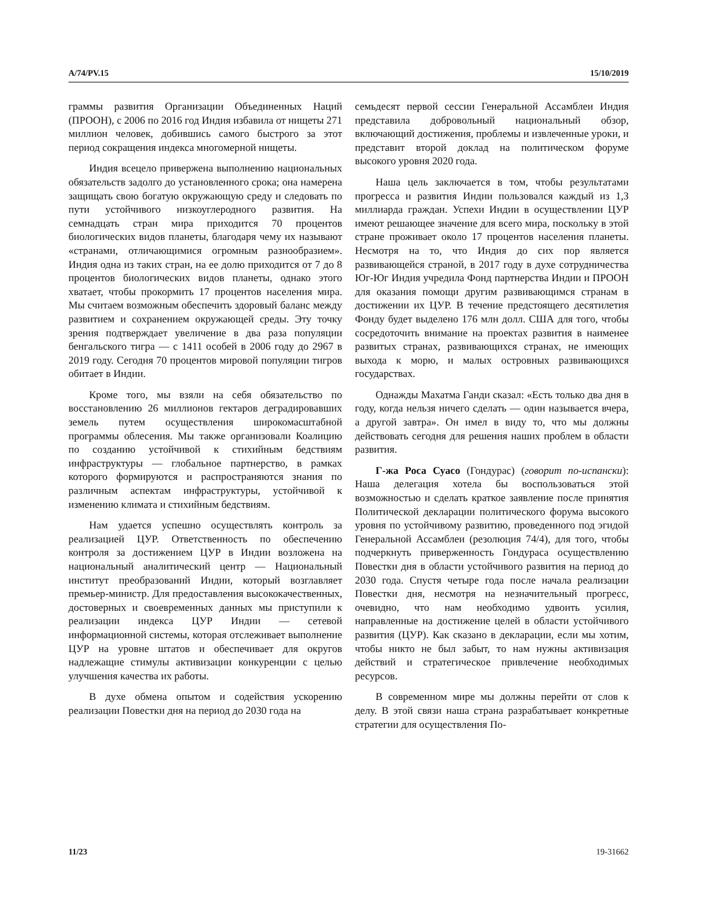A/74/PV.15 15/10/2019
граммы развития Организации Объединенных Наций (ПРООН), с 2006 по 2016 год Индия избавила от нищеты 271 миллион человек, добившись самого быстрого за этот период сокращения индекса многомерной нищеты.
Индия всецело привержена выполнению национальных обязательств задолго до установленного срока; она намерена защищать свою богатую окружающую среду и следовать по пути устойчивого низкоуглеродного развития. На семнадцать стран мира приходится 70 процентов биологических видов планеты, благодаря чему их называют «странами, отличающимися огромным разнообразием». Индия одна из таких стран, на ее долю приходится от 7 до 8 процентов биологических видов планеты, однако этого хватает, чтобы прокормить 17 процентов населения мира. Мы считаем возможным обеспечить здоровый баланс между развитием и сохранением окружающей среды. Эту точку зрения подтверждает увеличение в два раза популяции бенгальского тигра — с 1411 особей в 2006 году до 2967 в 2019 году. Сегодня 70 процентов мировой популяции тигров обитает в Индии.
Кроме того, мы взяли на себя обязательство по восстановлению 26 миллионов гектаров деградировавших земель путем осуществления широкомасштабной программы облесения. Мы также организовали Коалицию по созданию устойчивой к стихийным бедствиям инфраструктуры — глобальное партнерство, в рамках которого формируются и распространяются знания по различным аспектам инфраструктуры, устойчивой к изменению климата и стихийным бедствиям.
Нам удается успешно осуществлять контроль за реализацией ЦУР. Ответственность по обеспечению контроля за достижением ЦУР в Индии возложена на национальный аналитический центр — Национальный институт преобразований Индии, который возглавляет премьер-министр. Для предоставления высококачественных, достоверных и своевременных данных мы приступили к реализации индекса ЦУР Индии — сетевой информационной системы, которая отслеживает выполнение ЦУР на уровне штатов и обеспечивает для округов надлежащие стимулы активизации конкуренции с целью улучшения качества их работы.
В духе обмена опытом и содействия ускорению реализации Повестки дня на период до 2030 года на
семьдесят первой сессии Генеральной Ассамблеи Индия представила добровольный национальный обзор, включающий достижения, проблемы и извлеченные уроки, и представит второй доклад на политическом форуме высокого уровня 2020 года.
Наша цель заключается в том, чтобы результатами прогресса и развития Индии пользовался каждый из 1,3 миллиарда граждан. Успехи Индии в осуществлении ЦУР имеют решающее значение для всего мира, поскольку в этой стране проживает около 17 процентов населения планеты. Несмотря на то, что Индия до сих пор является развивающейся страной, в 2017 году в духе сотрудничества Юг-Юг Индия учредила Фонд партнерства Индии и ПРООН для оказания помощи другим развивающимся странам в достижении их ЦУР. В течение предстоящего десятилетия Фонду будет выделено 176 млн долл. США для того, чтобы сосредоточить внимание на проектах развития в наименее развитых странах, развивающихся странах, не имеющих выхода к морю, и малых островных развивающихся государствах.
Однажды Махатма Ганди сказал: «Есть только два дня в году, когда нельзя ничего сделать — один называется вчера, а другой завтра». Он имел в виду то, что мы должны действовать сегодня для решения наших проблем в области развития.
Г-жа Роса Суасо (Гондурас) (говорит по-испански): Наша делегация хотела бы воспользоваться этой возможностью и сделать краткое заявление после принятия Политической декларации политического форума высокого уровня по устойчивому развитию, проведенного под эгидой Генеральной Ассамблеи (резолюция 74/4), для того, чтобы подчеркнуть приверженность Гондураса осуществлению Повестки дня в области устойчивого развития на период до 2030 года. Спустя четыре года после начала реализации Повестки дня, несмотря на незначительный прогресс, очевидно, что нам необходимо удвоить усилия, направленные на достижение целей в области устойчивого развития (ЦУР). Как сказано в декларации, если мы хотим, чтобы никто не был забыт, то нам нужны активизация действий и стратегическое привлечение необходимых ресурсов.
В современном мире мы должны перейти от слов к делу. В этой связи наша страна разрабатывает конкретные стратегии для осуществления По-
11/23 19-31662